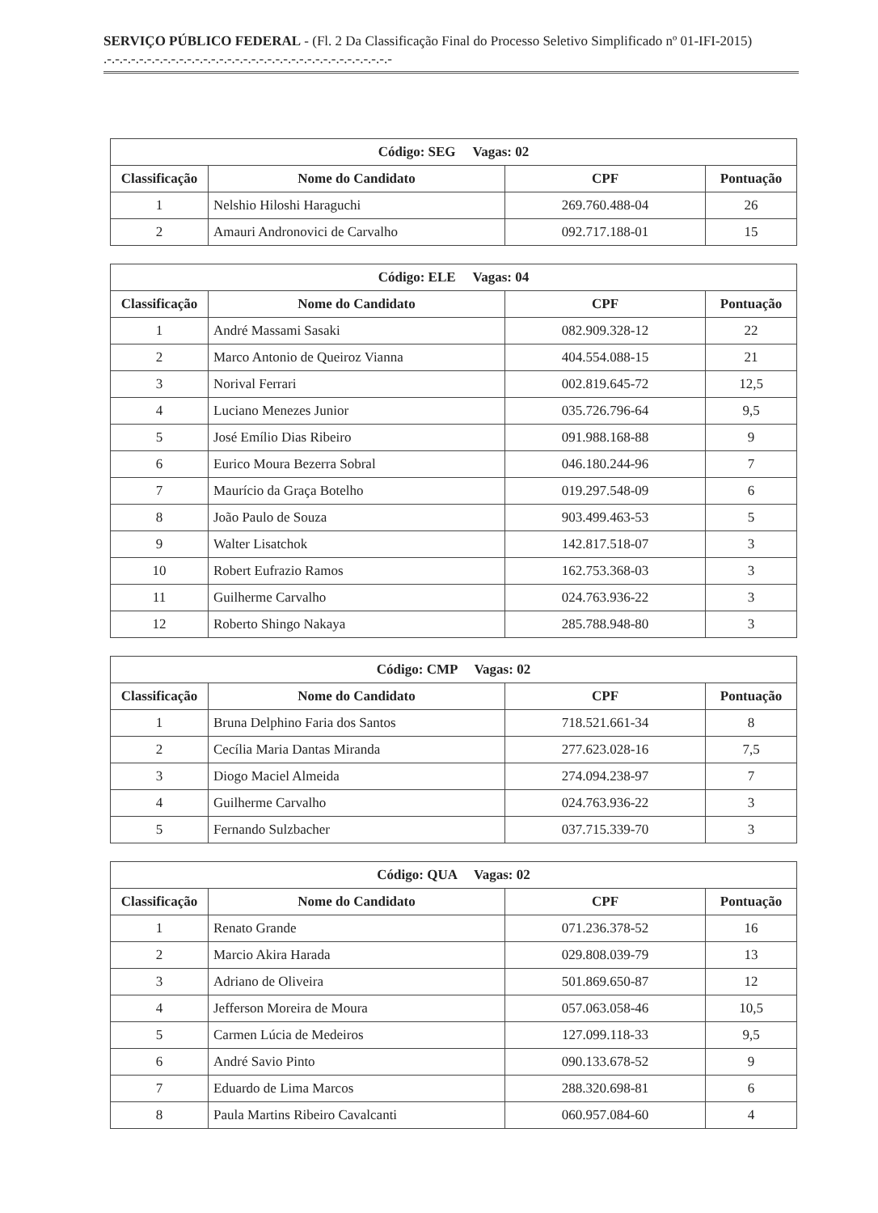SERVIÇO PÚBLICO FEDERAL - (Fl. 2 Da Classificação Final do Processo Seletivo Simplificado nº 01-IFI-2015) .-.-.-.-.-.-.-.-.-.-.-.-.-.-.-.-.-.-.-.-.-.-.-.-.-.-.-.-.-.-.-.-.-.-.-.-
| Código: SEG Vagas: 02 | | | |
| --- | --- | --- | --- |
| Classificação | Nome do Candidato | CPF | Pontuação |
| 1 | Nelshio Hiloshi Haraguchi | 269.760.488-04 | 26 |
| 2 | Amauri Andronovici de Carvalho | 092.717.188-01 | 15 |
| Código: ELE Vagas: 04 | | | |
| --- | --- | --- | --- |
| Classificação | Nome do Candidato | CPF | Pontuação |
| 1 | André Massami Sasaki | 082.909.328-12 | 22 |
| 2 | Marco Antonio de Queiroz Vianna | 404.554.088-15 | 21 |
| 3 | Norival Ferrari | 002.819.645-72 | 12,5 |
| 4 | Luciano Menezes Junior | 035.726.796-64 | 9,5 |
| 5 | José Emílio Dias Ribeiro | 091.988.168-88 | 9 |
| 6 | Eurico Moura Bezerra Sobral | 046.180.244-96 | 7 |
| 7 | Maurício da Graça Botelho | 019.297.548-09 | 6 |
| 8 | João Paulo de Souza | 903.499.463-53 | 5 |
| 9 | Walter Lisatchok | 142.817.518-07 | 3 |
| 10 | Robert Eufrazio Ramos | 162.753.368-03 | 3 |
| 11 | Guilherme Carvalho | 024.763.936-22 | 3 |
| 12 | Roberto Shingo Nakaya | 285.788.948-80 | 3 |
| Código: CMP Vagas: 02 | | | |
| --- | --- | --- | --- |
| Classificação | Nome do Candidato | CPF | Pontuação |
| 1 | Bruna Delphino Faria dos Santos | 718.521.661-34 | 8 |
| 2 | Cecília Maria Dantas Miranda | 277.623.028-16 | 7,5 |
| 3 | Diogo Maciel Almeida | 274.094.238-97 | 7 |
| 4 | Guilherme Carvalho | 024.763.936-22 | 3 |
| 5 | Fernando Sulzbacher | 037.715.339-70 | 3 |
| Código: QUA Vagas: 02 | | | |
| --- | --- | --- | --- |
| Classificação | Nome do Candidato | CPF | Pontuação |
| 1 | Renato Grande | 071.236.378-52 | 16 |
| 2 | Marcio Akira Harada | 029.808.039-79 | 13 |
| 3 | Adriano de Oliveira | 501.869.650-87 | 12 |
| 4 | Jefferson Moreira de Moura | 057.063.058-46 | 10,5 |
| 5 | Carmen Lúcia de Medeiros | 127.099.118-33 | 9,5 |
| 6 | André Savio Pinto | 090.133.678-52 | 9 |
| 7 | Eduardo de Lima Marcos | 288.320.698-81 | 6 |
| 8 | Paula Martins Ribeiro Cavalcanti | 060.957.084-60 | 4 |